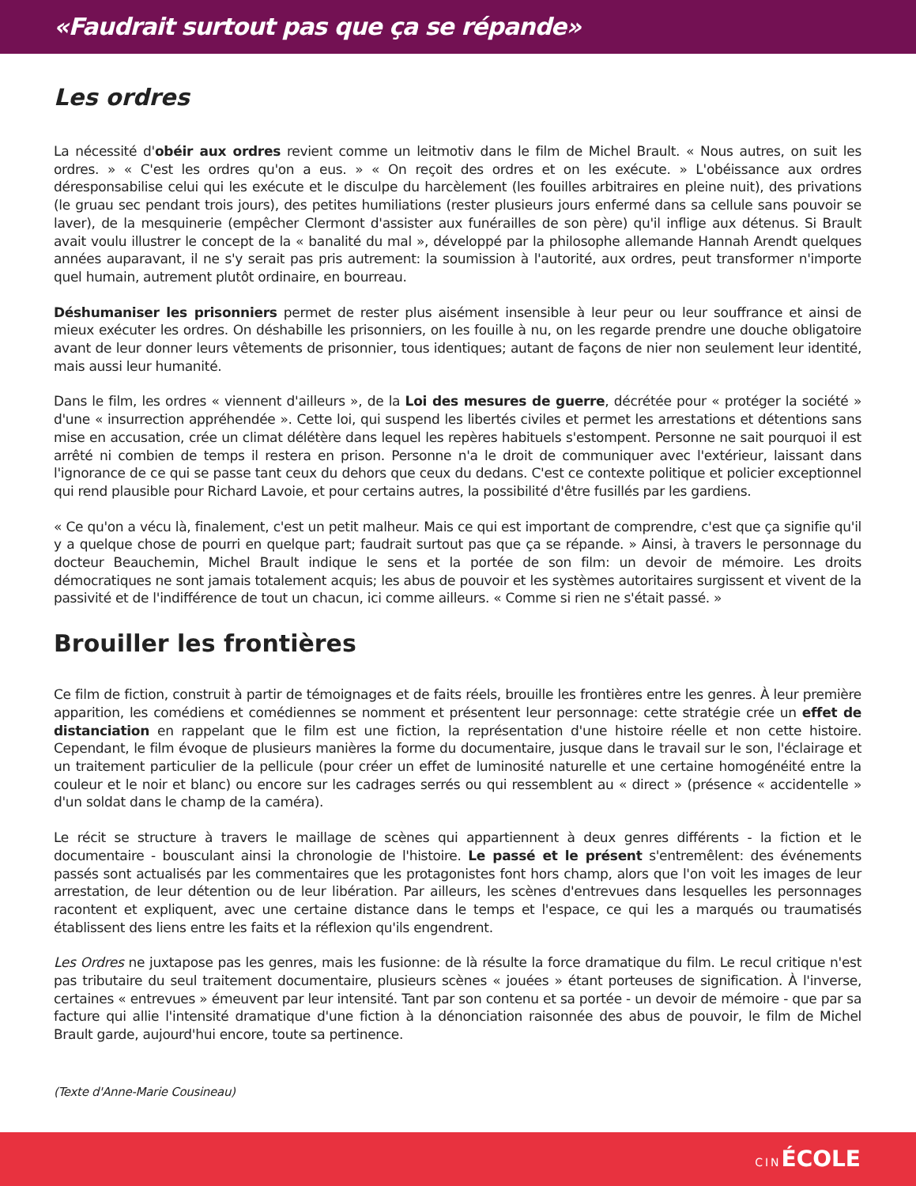«Faudrait surtout pas que ça se répande»
Les ordres
La nécessité d'obéir aux ordres revient comme un leitmotiv dans le film de Michel Brault. « Nous autres, on suit les ordres. » « C'est les ordres qu'on a eus. » « On reçoit des ordres et on les exécute. » L'obéissance aux ordres déresponsabilise celui qui les exécute et le disculpe du harcèlement (les fouilles arbitraires en pleine nuit), des privations (le gruau sec pendant trois jours), des petites humiliations (rester plusieurs jours enfermé dans sa cellule sans pouvoir se laver), de la mesquinerie (empêcher Clermont d'assister aux funérailles de son père) qu'il inflige aux détenus. Si Brault avait voulu illustrer le concept de la « banalité du mal », développé par la philosophe allemande Hannah Arendt quelques années auparavant, il ne s'y serait pas pris autrement: la soumission à l'autorité, aux ordres, peut transformer n'importe quel humain, autrement plutôt ordinaire, en bourreau.
Déshumaniser les prisonniers permet de rester plus aisément insensible à leur peur ou leur souffrance et ainsi de mieux exécuter les ordres. On déshabille les prisonniers, on les fouille à nu, on les regarde prendre une douche obligatoire avant de leur donner leurs vêtements de prisonnier, tous identiques; autant de façons de nier non seulement leur identité, mais aussi leur humanité.
Dans le film, les ordres « viennent d'ailleurs », de la Loi des mesures de guerre, décrétée pour « protéger la société » d'une « insurrection appréhendée ». Cette loi, qui suspend les libertés civiles et permet les arrestations et détentions sans mise en accusation, crée un climat délétère dans lequel les repères habituels s'estompent. Personne ne sait pourquoi il est arrêté ni combien de temps il restera en prison. Personne n'a le droit de communiquer avec l'extérieur, laissant dans l'ignorance de ce qui se passe tant ceux du dehors que ceux du dedans. C'est ce contexte politique et policier exceptionnel qui rend plausible pour Richard Lavoie, et pour certains autres, la possibilité d'être fusillés par les gardiens.
« Ce qu'on a vécu là, finalement, c'est un petit malheur. Mais ce qui est important de comprendre, c'est que ça signifie qu'il y a quelque chose de pourri en quelque part; faudrait surtout pas que ça se répande. » Ainsi, à travers le personnage du docteur Beauchemin, Michel Brault indique le sens et la portée de son film: un devoir de mémoire. Les droits démocratiques ne sont jamais totalement acquis; les abus de pouvoir et les systèmes autoritaires surgissent et vivent de la passivité et de l'indifférence de tout un chacun, ici comme ailleurs. « Comme si rien ne s'était passé. »
Brouiller les frontières
Ce film de fiction, construit à partir de témoignages et de faits réels, brouille les frontières entre les genres. À leur première apparition, les comédiens et comédiennes se nomment et présentent leur personnage: cette stratégie crée un effet de distanciation en rappelant que le film est une fiction, la représentation d'une histoire réelle et non cette histoire. Cependant, le film évoque de plusieurs manières la forme du documentaire, jusque dans le travail sur le son, l'éclairage et un traitement particulier de la pellicule (pour créer un effet de luminosité naturelle et une certaine homogénéité entre la couleur et le noir et blanc) ou encore sur les cadrages serrés ou qui ressemblent au « direct » (présence « accidentelle » d'un soldat dans le champ de la caméra).
Le récit se structure à travers le maillage de scènes qui appartiennent à deux genres différents - la fiction et le documentaire - bousculant ainsi la chronologie de l'histoire. Le passé et le présent s'entremêlent: des événements passés sont actualisés par les commentaires que les protagonistes font hors champ, alors que l'on voit les images de leur arrestation, de leur détention ou de leur libération. Par ailleurs, les scènes d'entrevues dans lesquelles les personnages racontent et expliquent, avec une certaine distance dans le temps et l'espace, ce qui les a marqués ou traumatisés établissent des liens entre les faits et la réflexion qu'ils engendrent.
Les Ordres ne juxtapose pas les genres, mais les fusionne: de là résulte la force dramatique du film. Le recul critique n'est pas tributaire du seul traitement documentaire, plusieurs scènes « jouées » étant porteuses de signification. À l'inverse, certaines « entrevues » émeuvent par leur intensité. Tant par son contenu et sa portée - un devoir de mémoire - que par sa facture qui allie l'intensité dramatique d'une fiction à la dénonciation raisonnée des abus de pouvoir, le film de Michel Brault garde, aujourd'hui encore, toute sa pertinence.
(Texte d'Anne-Marie Cousineau)
CINÉCOLE